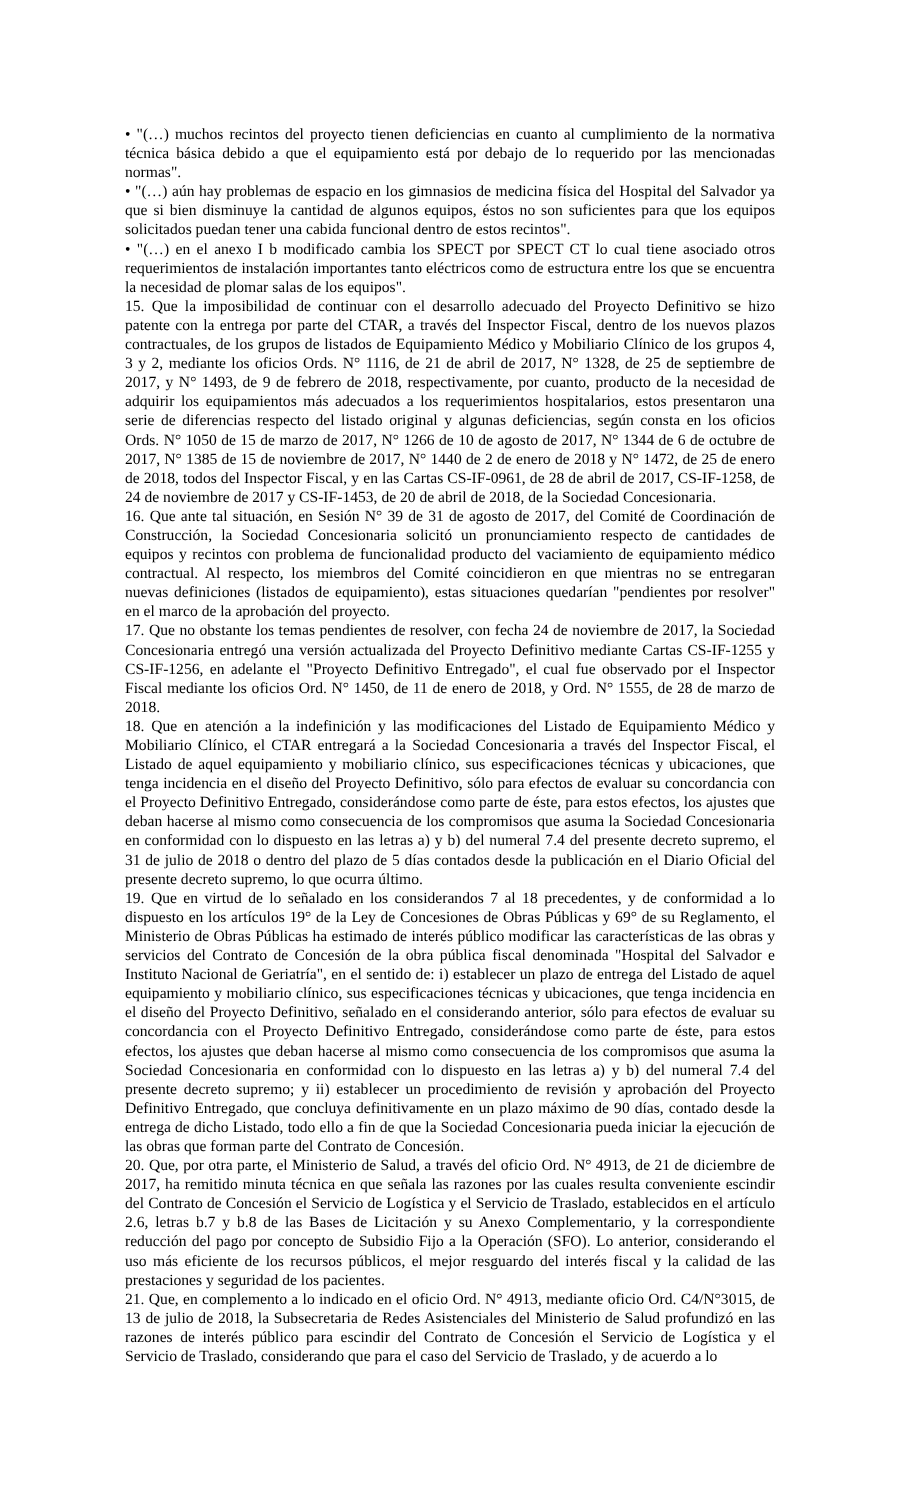• "(…) muchos recintos del proyecto tienen deficiencias en cuanto al cumplimiento de la normativa técnica básica debido a que el equipamiento está por debajo de lo requerido por las mencionadas normas".
• "(…) aún hay problemas de espacio en los gimnasios de medicina física del Hospital del Salvador ya que si bien disminuye la cantidad de algunos equipos, éstos no son suficientes para que los equipos solicitados puedan tener una cabida funcional dentro de estos recintos".
• "(…) en el anexo I b modificado cambia los SPECT por SPECT CT lo cual tiene asociado otros requerimientos de instalación importantes tanto eléctricos como de estructura entre los que se encuentra la necesidad de plomar salas de los equipos".
15. Que la imposibilidad de continuar con el desarrollo adecuado del Proyecto Definitivo se hizo patente con la entrega por parte del CTAR, a través del Inspector Fiscal, dentro de los nuevos plazos contractuales, de los grupos de listados de Equipamiento Médico y Mobiliario Clínico de los grupos 4, 3 y 2, mediante los oficios Ords. N° 1116, de 21 de abril de 2017, N° 1328, de 25 de septiembre de 2017, y N° 1493, de 9 de febrero de 2018, respectivamente, por cuanto, producto de la necesidad de adquirir los equipamientos más adecuados a los requerimientos hospitalarios, estos presentaron una serie de diferencias respecto del listado original y algunas deficiencias, según consta en los oficios Ords. N° 1050 de 15 de marzo de 2017, N° 1266 de 10 de agosto de 2017, N° 1344 de 6 de octubre de 2017, N° 1385 de 15 de noviembre de 2017, N° 1440 de 2 de enero de 2018 y N° 1472, de 25 de enero de 2018, todos del Inspector Fiscal, y en las Cartas CS-IF-0961, de 28 de abril de 2017, CS-IF-1258, de 24 de noviembre de 2017 y CS-IF-1453, de 20 de abril de 2018, de la Sociedad Concesionaria.
16. Que ante tal situación, en Sesión N° 39 de 31 de agosto de 2017, del Comité de Coordinación de Construcción, la Sociedad Concesionaria solicitó un pronunciamiento respecto de cantidades de equipos y recintos con problema de funcionalidad producto del vaciamiento de equipamiento médico contractual. Al respecto, los miembros del Comité coincidieron en que mientras no se entregaran nuevas definiciones (listados de equipamiento), estas situaciones quedarían "pendientes por resolver" en el marco de la aprobación del proyecto.
17. Que no obstante los temas pendientes de resolver, con fecha 24 de noviembre de 2017, la Sociedad Concesionaria entregó una versión actualizada del Proyecto Definitivo mediante Cartas CS-IF-1255 y CS-IF-1256, en adelante el "Proyecto Definitivo Entregado", el cual fue observado por el Inspector Fiscal mediante los oficios Ord. N° 1450, de 11 de enero de 2018, y Ord. N° 1555, de 28 de marzo de 2018.
18. Que en atención a la indefinición y las modificaciones del Listado de Equipamiento Médico y Mobiliario Clínico, el CTAR entregará a la Sociedad Concesionaria a través del Inspector Fiscal, el Listado de aquel equipamiento y mobiliario clínico, sus especificaciones técnicas y ubicaciones, que tenga incidencia en el diseño del Proyecto Definitivo, sólo para efectos de evaluar su concordancia con el Proyecto Definitivo Entregado, considerándose como parte de éste, para estos efectos, los ajustes que deban hacerse al mismo como consecuencia de los compromisos que asuma la Sociedad Concesionaria en conformidad con lo dispuesto en las letras a) y b) del numeral 7.4 del presente decreto supremo, el 31 de julio de 2018 o dentro del plazo de 5 días contados desde la publicación en el Diario Oficial del presente decreto supremo, lo que ocurra último.
19. Que en virtud de lo señalado en los considerandos 7 al 18 precedentes, y de conformidad a lo dispuesto en los artículos 19° de la Ley de Concesiones de Obras Públicas y 69° de su Reglamento, el Ministerio de Obras Públicas ha estimado de interés público modificar las características de las obras y servicios del Contrato de Concesión de la obra pública fiscal denominada "Hospital del Salvador e Instituto Nacional de Geriatría", en el sentido de: i) establecer un plazo de entrega del Listado de aquel equipamiento y mobiliario clínico, sus especificaciones técnicas y ubicaciones, que tenga incidencia en el diseño del Proyecto Definitivo, señalado en el considerando anterior, sólo para efectos de evaluar su concordancia con el Proyecto Definitivo Entregado, considerándose como parte de éste, para estos efectos, los ajustes que deban hacerse al mismo como consecuencia de los compromisos que asuma la Sociedad Concesionaria en conformidad con lo dispuesto en las letras a) y b) del numeral 7.4 del presente decreto supremo; y ii) establecer un procedimiento de revisión y aprobación del Proyecto Definitivo Entregado, que concluya definitivamente en un plazo máximo de 90 días, contado desde la entrega de dicho Listado, todo ello a fin de que la Sociedad Concesionaria pueda iniciar la ejecución de las obras que forman parte del Contrato de Concesión.
20. Que, por otra parte, el Ministerio de Salud, a través del oficio Ord. N° 4913, de 21 de diciembre de 2017, ha remitido minuta técnica en que señala las razones por las cuales resulta conveniente escindir del Contrato de Concesión el Servicio de Logística y el Servicio de Traslado, establecidos en el artículo 2.6, letras b.7 y b.8 de las Bases de Licitación y su Anexo Complementario, y la correspondiente reducción del pago por concepto de Subsidio Fijo a la Operación (SFO). Lo anterior, considerando el uso más eficiente de los recursos públicos, el mejor resguardo del interés fiscal y la calidad de las prestaciones y seguridad de los pacientes.
21. Que, en complemento a lo indicado en el oficio Ord. N° 4913, mediante oficio Ord. C4/N°3015, de 13 de julio de 2018, la Subsecretaria de Redes Asistenciales del Ministerio de Salud profundizó en las razones de interés público para escindir del Contrato de Concesión el Servicio de Logística y el Servicio de Traslado, considerando que para el caso del Servicio de Traslado, y de acuerdo a lo